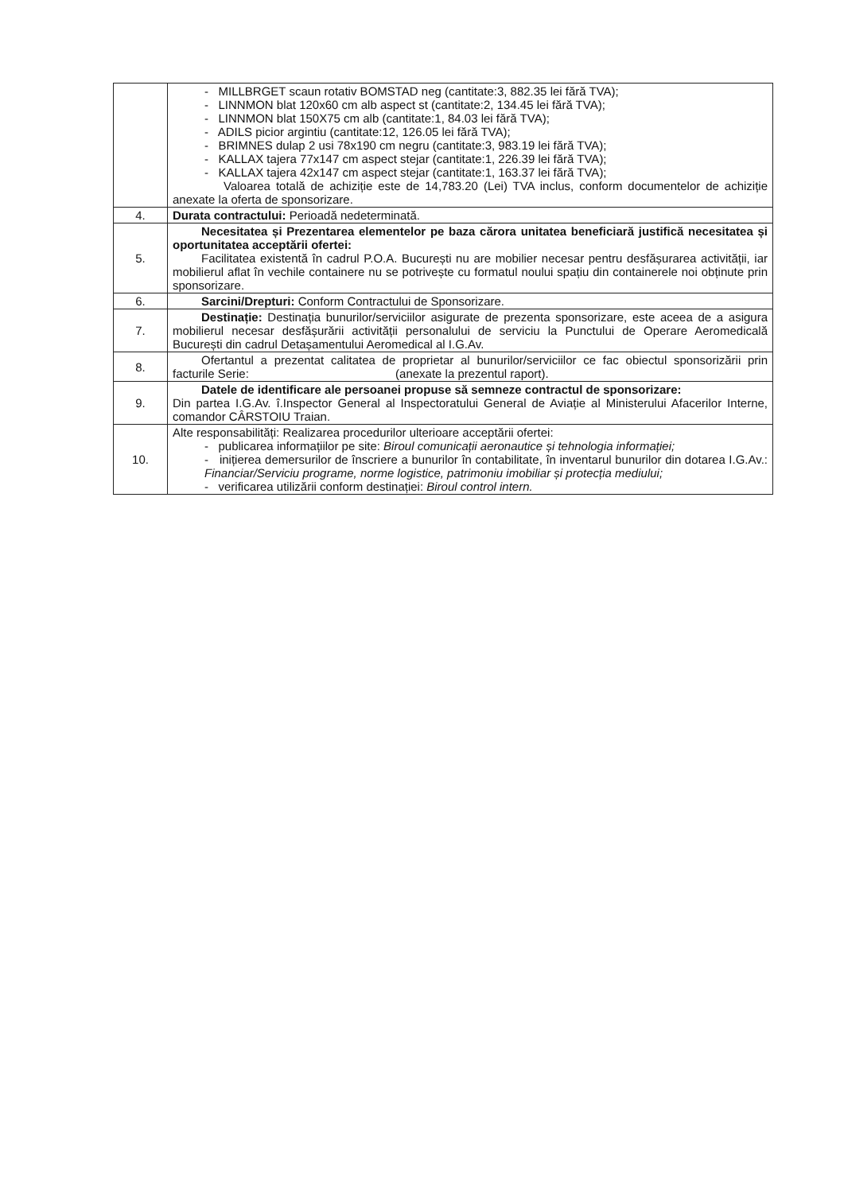| | - MILLBRGET scaun rotativ BOMSTAD neg (cantitate:3, 882.35 lei fără TVA); - LINNMON blat 120x60 cm alb aspect st (cantitate:2, 134.45 lei fără TVA); - LINNMON blat 150X75 cm alb (cantitate:1, 84.03 lei fără TVA); - ADILS picior argintiu (cantitate:12, 126.05 lei fără TVA); - BRIMNES dulap 2 usi 78x190 cm negru (cantitate:3, 983.19 lei fără TVA); - KALLAX tajera 77x147 cm aspect stejar (cantitate:1, 226.39 lei fără TVA); - KALLAX tajera 42x147 cm aspect stejar (cantitate:1, 163.37 lei fără TVA); Valoarea totală de achiziție este de 14,783.20 (Lei) TVA inclus, conform documentelor de achiziție anexate la oferta de sponsorizare. |
| 4. | Durata contractului: Perioadă nedeterminată. |
| 5. | Necesitatea și Prezentarea elementelor pe baza cărora unitatea beneficiară justifică necesitatea și oportunitatea acceptării ofertei: Facilitatea existentă în cadrul P.O.A. București nu are mobilier necesar pentru desfășurarea activității, iar mobilierul aflat în vechile containere nu se potrivește cu formatul noului spațiu din containerele noi obținute prin sponsorizare. |
| 6. | Sarcini/Drepturi: Conform Contractului de Sponsorizare. |
| 7. | Destinație: Destinația bunurilor/serviciilor asigurate de prezenta sponsorizare, este aceea de a asigura mobilierul necesar desfășurării activității personalului de serviciu la Punctului de Operare Aeromedicală București din cadrul Detașamentului Aeromedical al I.G.Av. |
| 8. | Ofertantul a prezentat calitatea de proprietar al bunurilor/serviciilor ce fac obiectul sponsorizării prin facturile Serie: (anexate la prezentul raport). |
| 9. | Datele de identificare ale persoanei propuse să semneze contractul de sponsorizare: Din partea I.G.Av. î.Inspector General al Inspectoratului General de Aviație al Ministerului Afacerilor Interne, comandor CÂRSTOIU Traian. |
| 10. | Alte responsabilități: Realizarea procedurilor ulterioare acceptării ofertei: - publicarea informațiilor pe site: Biroul comunicații aeronautice și tehnologia informației; - inițierea demersurilor de înscriere a bunurilor în contabilitate, în inventarul bunurilor din dotarea I.G.Av.: Financiar/Serviciu programe, norme logistice, patrimoniu imobiliar și protecția mediului; - verificarea utilizării conform destinației: Biroul control intern. |